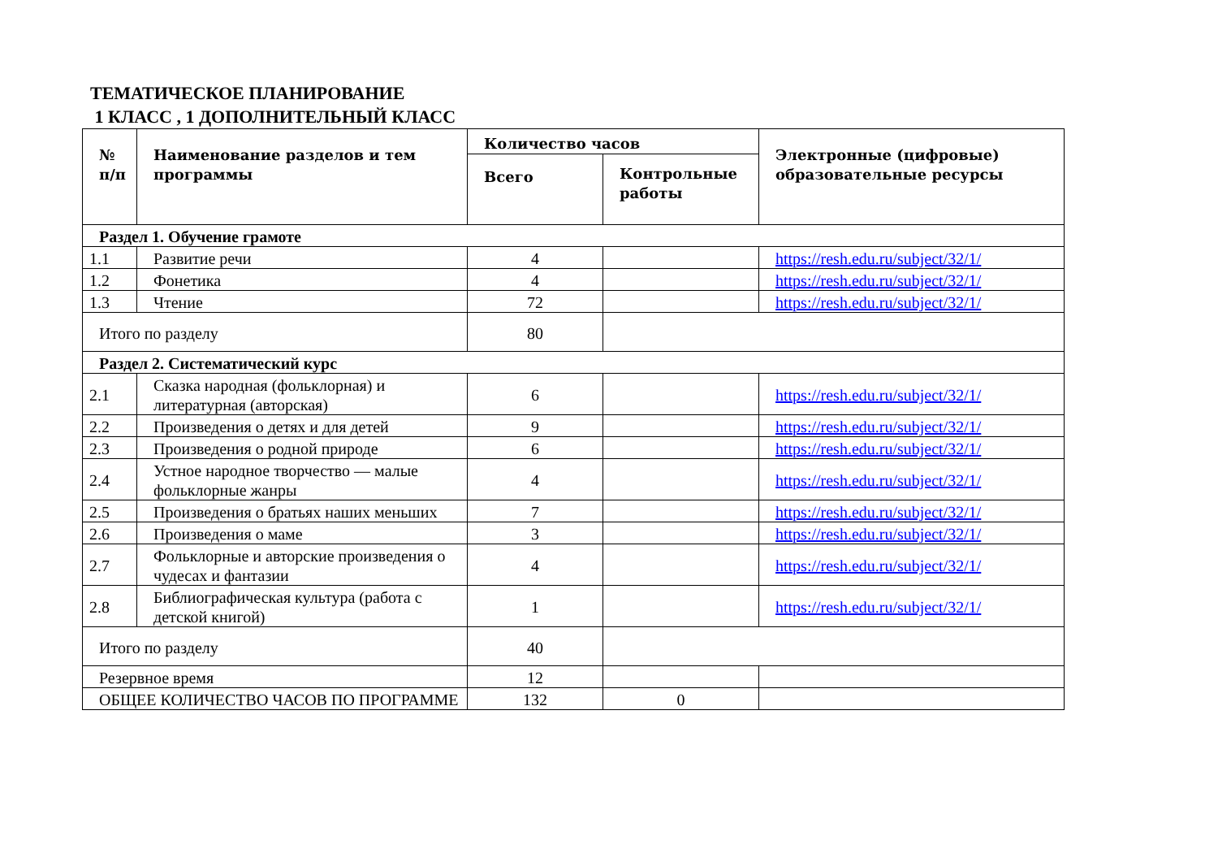ТЕМАТИЧЕСКОЕ ПЛАНИРОВАНИЕ
1 КЛАСС , 1 ДОПОЛНИТЕЛЬНЫЙ КЛАСС
| № п/п | Наименование разделов и тем программы | Количество часов | | Электронные (цифровые) образовательные ресурсы |
| --- | --- | --- | --- | --- |
| | | Всего | Контрольные работы | |
| Раздел 1. Обучение грамоте | | | | |
| 1.1 | Развитие речи | 4 | | https://resh.edu.ru/subject/32/1/ |
| 1.2 | Фонетика | 4 | | https://resh.edu.ru/subject/32/1/ |
| 1.3 | Чтение | 72 | | https://resh.edu.ru/subject/32/1/ |
| Итого по разделу | | 80 | | |
| Раздел 2. Систематический курс | | | | |
| 2.1 | Сказка народная (фольклорная) и литературная (авторская) | 6 | | https://resh.edu.ru/subject/32/1/ |
| 2.2 | Произведения о детях и для детей | 9 | | https://resh.edu.ru/subject/32/1/ |
| 2.3 | Произведения о родной природе | 6 | | https://resh.edu.ru/subject/32/1/ |
| 2.4 | Устное народное творчество — малые фольклорные жанры | 4 | | https://resh.edu.ru/subject/32/1/ |
| 2.5 | Произведения о братьях наших меньших | 7 | | https://resh.edu.ru/subject/32/1/ |
| 2.6 | Произведения о маме | 3 | | https://resh.edu.ru/subject/32/1/ |
| 2.7 | Фольклорные и авторские произведения о чудесах и фантазии | 4 | | https://resh.edu.ru/subject/32/1/ |
| 2.8 | Библиографическая культура (работа с детской книгой) | 1 | | https://resh.edu.ru/subject/32/1/ |
| Итого по разделу | | 40 | | |
| Резервное время | | 12 | | |
| ОБЩЕЕ КОЛИЧЕСТВО ЧАСОВ ПО ПРОГРАММЕ | | 132 | 0 | |